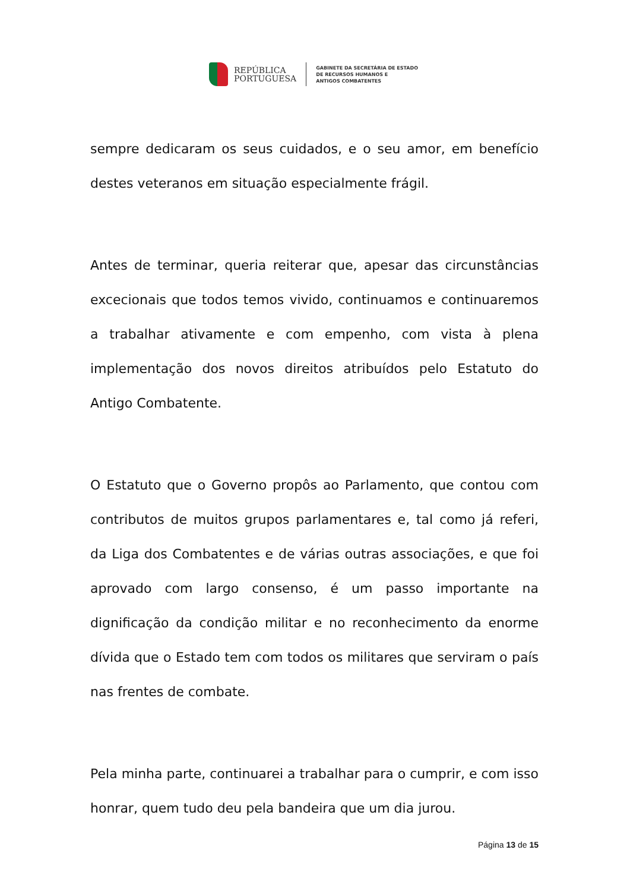REPÚBLICA
PORTUGUESA
GABINETE DA SECRETÁRIA DE ESTADO
DE RECURSOS HUMANOS E
ANTIGOS COMBATENTES
sempre dedicaram os seus cuidados, e o seu amor, em benefício destes veteranos em situação especialmente frágil.
Antes de terminar, queria reiterar que, apesar das circunstâncias excecionais que todos temos vivido, continuamos e continuaremos a trabalhar ativamente e com empenho, com vista à plena implementação dos novos direitos atribuídos pelo Estatuto do Antigo Combatente.
O Estatuto que o Governo propôs ao Parlamento, que contou com contributos de muitos grupos parlamentares e, tal como já referi, da Liga dos Combatentes e de várias outras associações, e que foi aprovado com largo consenso, é um passo importante na dignificação da condição militar e no reconhecimento da enorme dívida que o Estado tem com todos os militares que serviram o país nas frentes de combate.
Pela minha parte, continuarei a trabalhar para o cumprir, e com isso honrar, quem tudo deu pela bandeira que um dia jurou.
Página 13 de 15